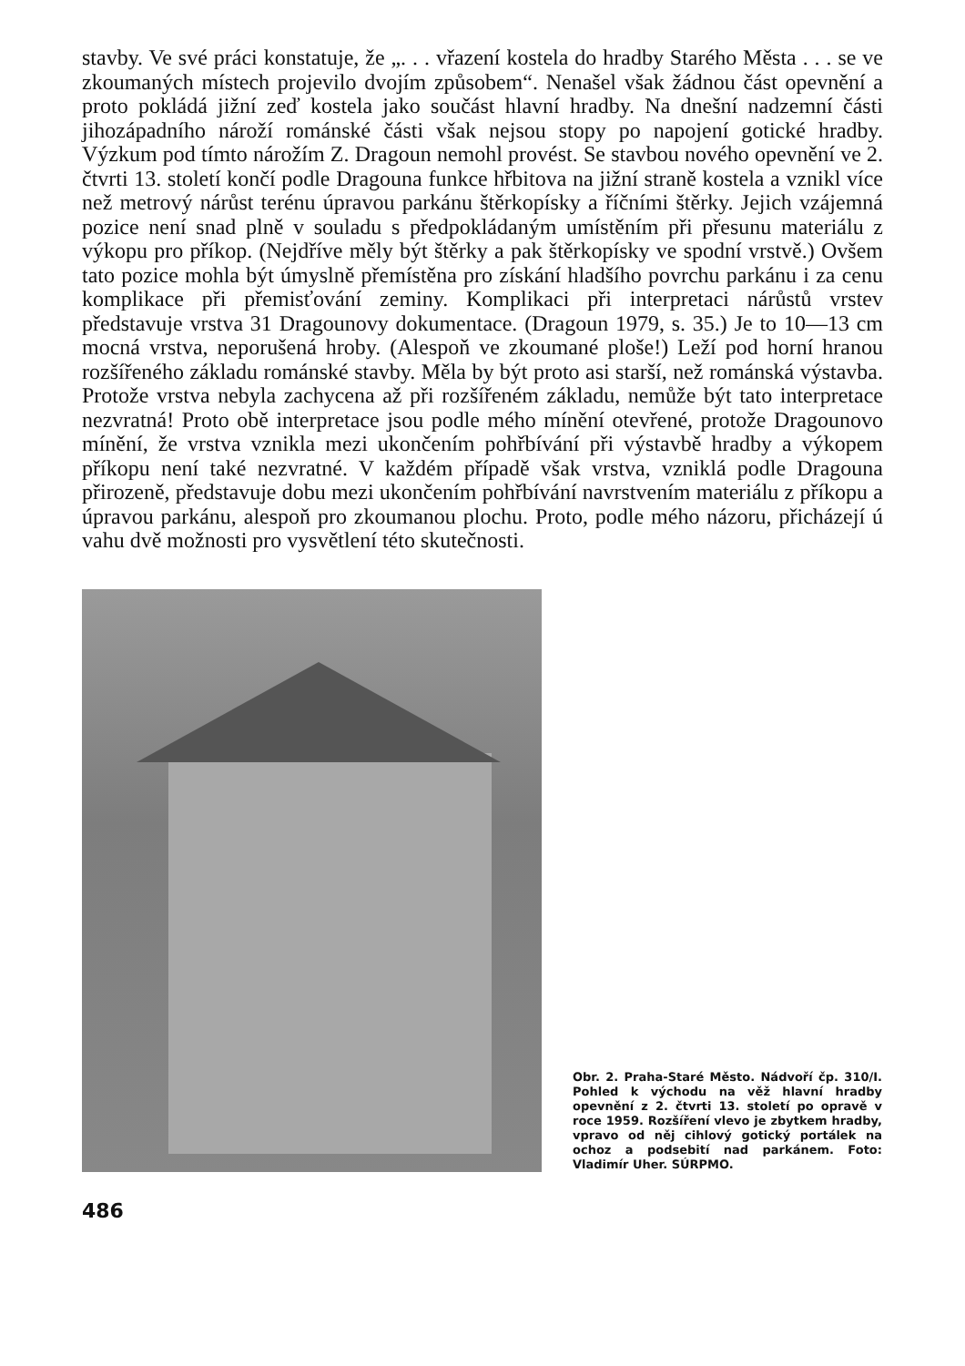stavby. Ve své práci konstatuje, že „. . . vřazení kostela do hradby Starého Města . . . se ve zkoumaných místech projevilo dvojím způsobem“. Nenašel však žádnou část opevnění a proto pokládá jižní zeď kostela jako součást hlavní hradby. Na dnešní nadzemní části jihozápadního nároží románské části však nejsou stopy po napojení gotické hradby. Výzkum pod tímto nárožím Z. Dragoun nemohl provést. Se stavbou nového opevnění ve 2. čtvrti 13. století končí podle Dragouna funkce hřbitova na jižní straně kostela a vznikl více než metrový nárůst terénu úpravou parkánu štěrkopísky a říčními štěrky. Jejich vzájemná pozice není snad plně v souladu s předpokládaným umístěním při přesunu materiálu z výkopu pro příkop. (Nejdříve měly být štěrky a pak štěrkopísky ve spodní vrstvě.) Ovšem tato pozice mohla být úmyslně přemístěna pro získání hladšího povrchu parkánu i za cenu komplikace při přemisťování zeminy. Komplikaci při interpretaci nárůstů vrstev představuje vrstva 31 Dragounovy dokumentace. (Dragoun 1979, s. 35.) Je to 10—13 cm mocná vrstva, neporušená hroby. (Alespoň ve zkoumané ploše!) Leží pod horní hranou rozšířeného základu románské stavby. Měla by být proto asi starší, než románská výstavba. Protože vrstva nebyla zachycena až při rozšířeném základu, nemůže být tato interpretace nezvratná! Proto obě interpretace jsou podle mého mínění otevřené, protože Dragounovo mínění, že vrstva vznikla mezi ukončením pohřbívání při výstavbě hradby a výkopem příkopu není také nezvratné. V každém případě však vrstva, vzniklá podle Dragouna přirozeně, představuje dobu mezi ukončením pohřbívání navrstvením materiálu z příkopu a úpravou parkánu, alespoň pro zkoumanou plochu. Proto, podle mého názoru, přicházejí ú vahu dvě možnosti pro vysvětlení této skutečnosti.
Obr. 2. Praha-Staré Město. Nádvoří čp. 310/I. Pohled k východu na věž hlavní hradby opevnění z 2. čtvrti 13. století po opravě v roce 1959. Rozšíření vlevo je zbytkem hradby, vpravo od něj cihlový gotický portálek na ochoz a podsebití nad parkánem. Foto: Vladimír Uher. SÚRPMO.
486